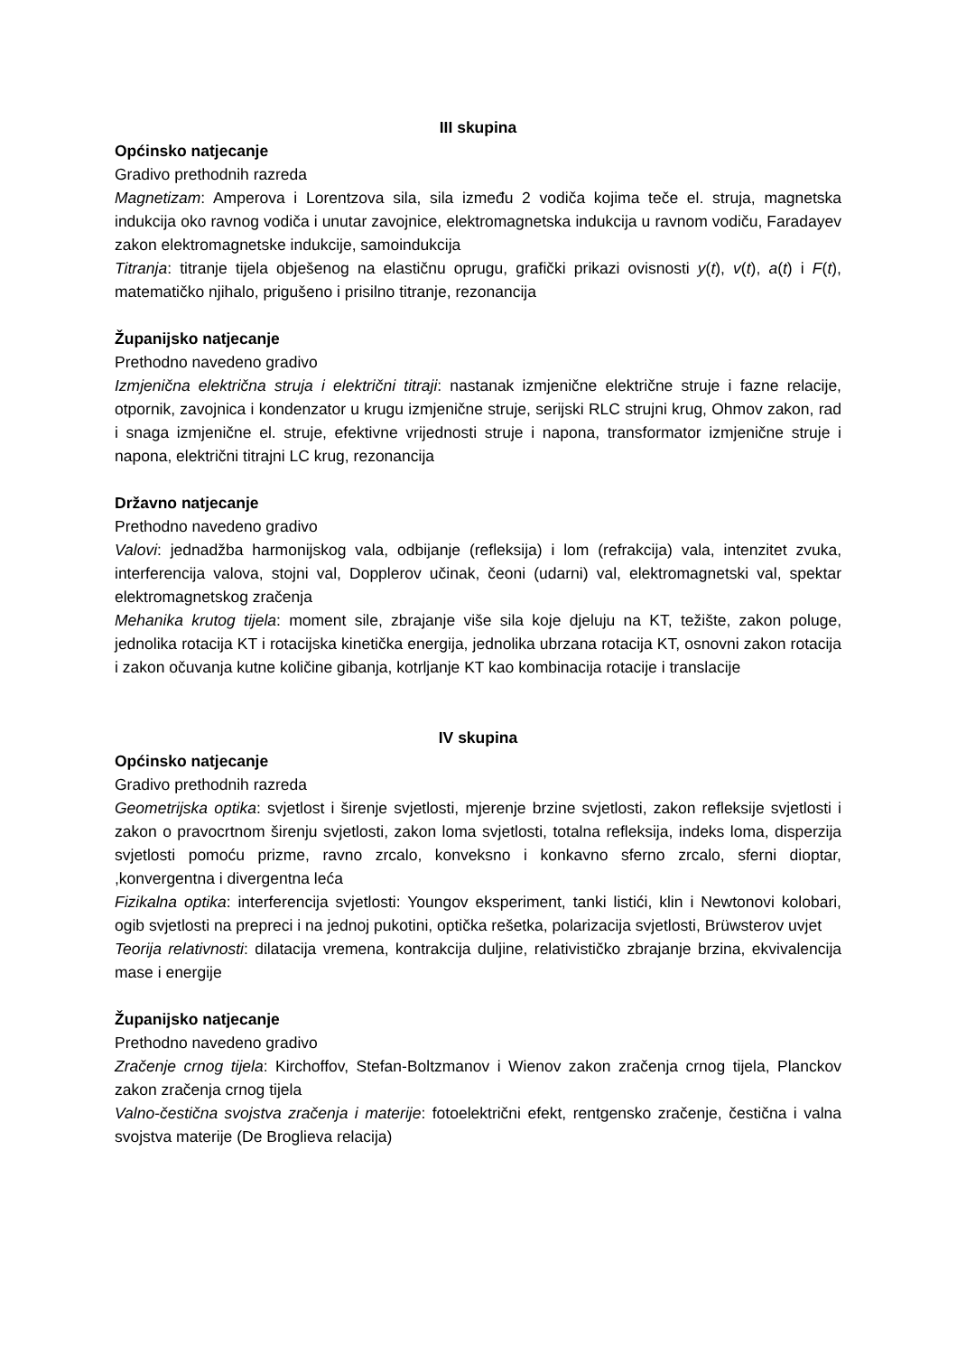III skupina
Općinsko natjecanje
Gradivo prethodnih razreda
Magnetizam: Amperova i Lorentzova sila, sila između 2 vodiča kojima teče el. struja, magnetska indukcija oko ravnog vodiča i unutar zavojnice, elektromagnetska indukcija u ravnom vodiču, Faradayev zakon elektromagnetske indukcije, samoindukcija
Titranja: titranje tijela obješenog na elastičnu oprugu, grafički prikazi ovisnosti y(t), v(t), a(t) i F(t), matematičko njihalo, prigušeno i prisilno titranje, rezonancija
Županijsko natjecanje
Prethodno navedeno gradivo
Izmjenična električna struja i električni titraji: nastanak izmjenične električne struje i fazne relacije, otpornik, zavojnica i kondenzator u krugu izmjenične struje, serijski RLC strujni krug, Ohmov zakon, rad i snaga izmjenične el. struje, efektivne vrijednosti struje i napona, transformator izmjenične struje i napona, električni titrajni LC krug, rezonancija
Državno natjecanje
Prethodno navedeno gradivo
Valovi: jednadžba harmonijskog vala, odbijanje (refleksija) i lom (refrakcija) vala, intenzitet zvuka, interferencija valova, stojni val, Dopplerov učinak, čeoni (udarni) val, elektromagnetski val, spektar elektromagnetskog zračenja
Mehanika krutog tijela: moment sile, zbrajanje više sila koje djeluju na KT, težište, zakon poluge, jednolika rotacija KT i rotacijska kinetička energija, jednolika ubrzana rotacija KT, osnovni zakon rotacija i zakon očuvanja kutne količine gibanja, kotrljanje KT kao kombinacija rotacije i translacije
IV skupina
Općinsko natjecanje
Gradivo prethodnih razreda
Geometrijska optika: svjetlost i širenje svjetlosti, mjerenje brzine svjetlosti, zakon refleksije svjetlosti i zakon o pravocrtnom širenju svjetlosti, zakon loma svjetlosti, totalna refleksija, indeks loma, disperzija svjetlosti pomoću prizme, ravno zrcalo, konveksno i konkavno sferno zrcalo, sferni dioptar, ,konvergentna i divergentna leća
Fizikalna optika: interferencija svjetlosti: Youngov eksperiment, tanki listići, klin i Newtonovi kolobari, ogib svjetlosti na prepreci i na jednoj pukotini, optička rešetka, polarizacija svjetlosti, Brüwsterov uvjet
Teorija relativnosti: dilatacija vremena, kontrakcija duljine, relativističko zbrajanje brzina, ekvivalencija mase i energije
Županijsko natjecanje
Prethodno navedeno gradivo
Zračenje crnog tijela: Kirchoffov, Stefan-Boltzmanov i Wienov zakon zračenja crnog tijela, Planckov zakon zračenja crnog tijela
Valno-čestična svojstva zračenja i materije: fotoelektrični efekt, rentgensko zračenje, čestična i valna svojstva materije (De Broglieva relacija)